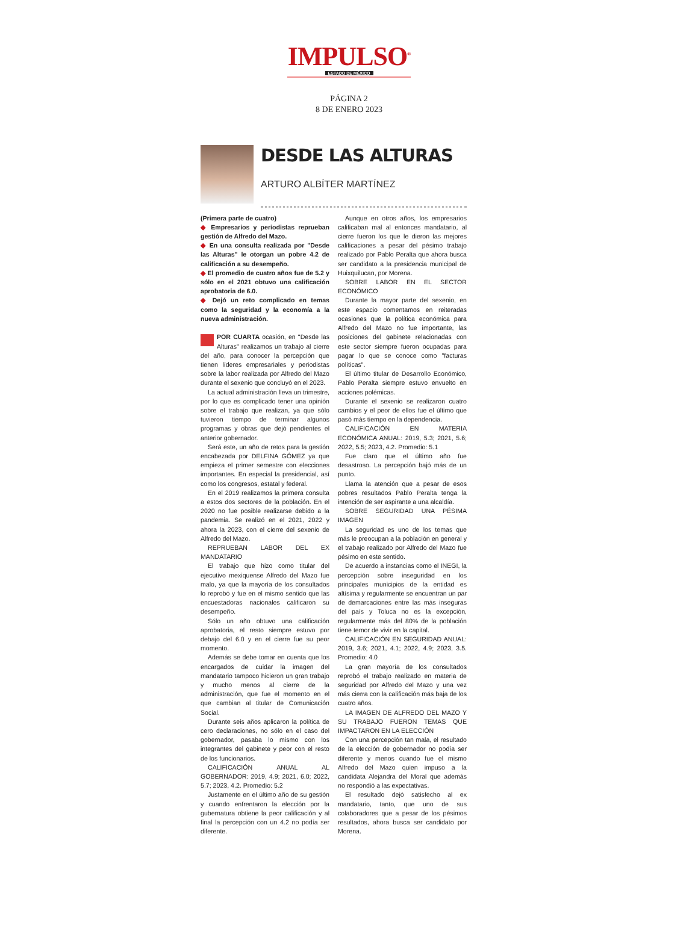IMPULSO<sup>®</sup>
ESTADO DE MÉXICO
PÁGINA 2
8 DE ENERO 2023
DESDE LAS ALTURAS
ARTURO ALBÍTER MARTÍNEZ
(Primera parte de cuatro)
◆ Empresarios y periodistas reprueban gestión de Alfredo del Mazo.
◆ En una consulta realizada por "Desde las Alturas" le otorgan un pobre 4.2 de calificación a su desempeño.
◆ El promedio de cuatro años fue de 5.2 y sólo en el 2021 obtuvo una calificación aprobatoria de 6.0.
◆ Dejó un reto complicado en temas como la seguridad y la economía a la nueva administración.
POR CUARTA ocasión, en "Desde las Alturas" realizamos un trabajo al cierre del año, para conocer la percepción que tienen líderes empresariales y periodistas sobre la labor realizada por Alfredo del Mazo durante el sexenio que concluyó en el 2023.
La actual administración lleva un trimestre, por lo que es complicado tener una opinión sobre el trabajo que realizan, ya que sólo tuvieron tiempo de terminar algunos programas y obras que dejó pendientes el anterior gobernador.
Será este, un año de retos para la gestión encabezada por DELFINA GÓMEZ ya que empieza el primer semestre con elecciones importantes. En especial la presidencial, así como los congresos, estatal y federal.
En el 2019 realizamos la primera consulta a estos dos sectores de la población. En el 2020 no fue posible realizarse debido a la pandemia. Se realizó en el 2021, 2022 y ahora la 2023, con el cierre del sexenio de Alfredo del Mazo.
REPRUEBAN LABOR DEL EX MANDATARIO
El trabajo que hizo como titular del ejecutivo mexiquense Alfredo del Mazo fue malo, ya que la mayoría de los consultados lo reprobó y fue en el mismo sentido que las encuestadoras nacionales calificaron su desempeño.
Sólo un año obtuvo una calificación aprobatoria, el resto siempre estuvo por debajo del 6.0 y en el cierre fue su peor momento.
Además se debe tomar en cuenta que los encargados de cuidar la imagen del mandatario tampoco hicieron un gran trabajo y mucho menos al cierre de la administración, que fue el momento en el que cambian al titular de Comunicación Social.
Durante seis años aplicaron la política de cero declaraciones, no sólo en el caso del gobernador, pasaba lo mismo con los integrantes del gabinete y peor con el resto de los funcionarios.
CALIFICACIÓN ANUAL AL GOBERNADOR: 2019, 4.9; 2021, 6.0; 2022, 5.7; 2023, 4.2. Promedio: 5.2
Justamente en el último año de su gestión y cuando enfrentaron la elección por la gubernatura obtiene la peor calificación y al final la percepción con un 4.2 no podía ser diferente.
Aunque en otros años, los empresarios calificaban mal al entonces mandatario, al cierre fueron los que le dieron las mejores calificaciones a pesar del pésimo trabajo realizado por Pablo Peralta que ahora busca ser candidato a la presidencia municipal de Huixquilucan, por Morena.
SOBRE LABOR EN EL SECTOR ECONÓMICO
Durante la mayor parte del sexenio, en este espacio comentamos en reiteradas ocasiones que la política económica para Alfredo del Mazo no fue importante, las posiciones del gabinete relacionadas con este sector siempre fueron ocupadas para pagar lo que se conoce como "facturas políticas".
El último titular de Desarrollo Económico, Pablo Peralta siempre estuvo envuelto en acciones polémicas.
Durante el sexenio se realizaron cuatro cambios y el peor de ellos fue el último que pasó más tiempo en la dependencia.
CALIFICACIÓN EN MATERIA ECONÓMICA ANUAL: 2019, 5.3; 2021, 5.6; 2022, 5.5; 2023, 4.2. Promedio: 5.1
Fue claro que el último año fue desastroso. La percepción bajó más de un punto.
Llama la atención que a pesar de esos pobres resultados Pablo Peralta tenga la intención de ser aspirante a una alcaldía.
SOBRE SEGURIDAD UNA PÉSIMA IMAGEN
La seguridad es uno de los temas que más le preocupan a la población en general y el trabajo realizado por Alfredo del Mazo fue pésimo en este sentido.
De acuerdo a instancias como el INEGI, la percepción sobre inseguridad en los principales municipios de la entidad es altísima y regularmente se encuentran un par de demarcaciones entre las más inseguras del país y Toluca no es la excepción, regularmente más del 80% de la población tiene temor de vivir en la capital.
CALIFICACIÓN EN SEGURIDAD ANUAL: 2019, 3.6; 2021, 4.1; 2022, 4.9; 2023, 3.5. Promedio: 4.0
La gran mayoría de los consultados reprobó el trabajo realizado en materia de seguridad por Alfredo del Mazo y una vez más cierra con la calificación más baja de los cuatro años.
LA IMAGEN DE ALFREDO DEL MAZO Y SU TRABAJO FUERON TEMAS QUE IMPACTARON EN LA ELECCIÓN
Con una percepción tan mala, el resultado de la elección de gobernador no podía ser diferente y menos cuando fue el mismo Alfredo del Mazo quien impuso a la candidata Alejandra del Moral que además no respondió a las expectativas.
El resultado dejó satisfecho al ex mandatario, tanto, que uno de sus colaboradores que a pesar de los pésimos resultados, ahora busca ser candidato por Morena.